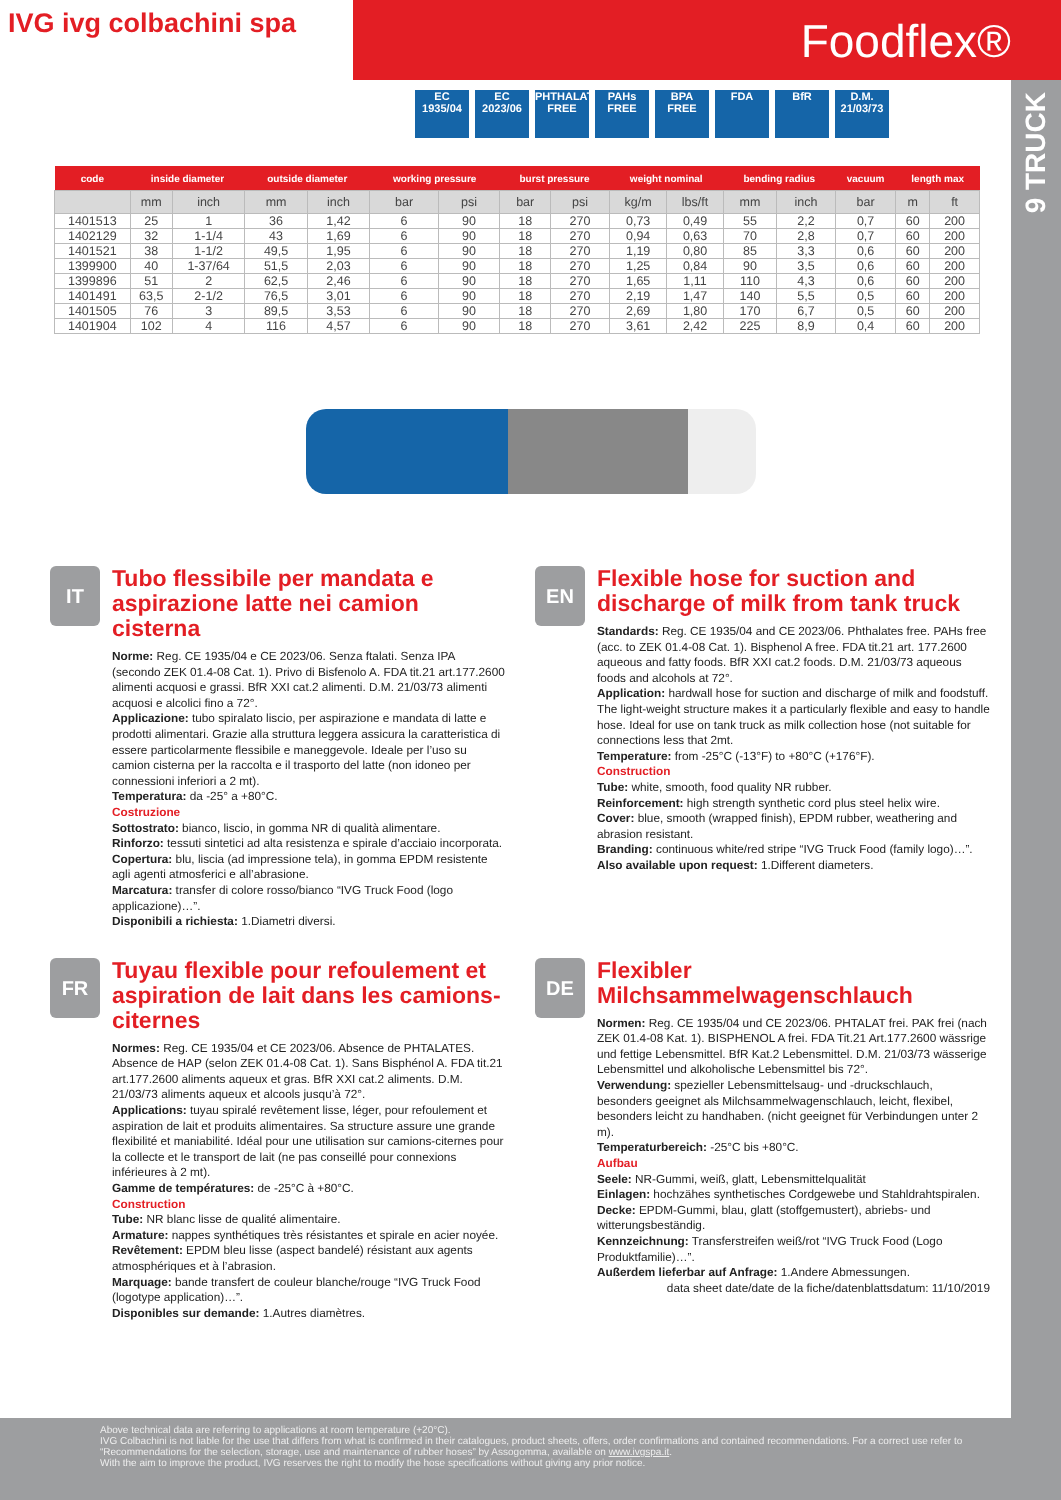IVG ivg colbachini spa
Foodflex®
9 TRUCK
EC 1935/04
EC 2023/06
PHTHALATES FREE
PAHs FREE
BPA FREE FDA BfR D.M. 21/03/73
| code | inside diameter | | outside diameter | | working pressure | | burst pressure | | weight nominal | | bending radius | | vacuum | length max | |
| --- | --- | --- | --- | --- | --- | --- | --- | --- | --- | --- | --- | --- | --- | --- | --- |
| | mm | inch | mm | inch | bar | psi | bar | psi | kg/m | lbs/ft | mm | inch | bar | m | ft |
| 1401513 | 25 | 1 | 36 | 1,42 | 6 | 90 | 18 | 270 | 0,73 | 0,49 | 55 | 2,2 | 0,7 | 60 | 200 |
| 1402129 | 32 | 1-1/4 | 43 | 1,69 | 6 | 90 | 18 | 270 | 0,94 | 0,63 | 70 | 2,8 | 0,7 | 60 | 200 |
| 1401521 | 38 | 1-1/2 | 49,5 | 1,95 | 6 | 90 | 18 | 270 | 1,19 | 0,80 | 85 | 3,3 | 0,6 | 60 | 200 |
| 1399900 | 40 | 1-37/64 | 51,5 | 2,03 | 6 | 90 | 18 | 270 | 1,25 | 0,84 | 90 | 3,5 | 0,6 | 60 | 200 |
| 1399896 | 51 | 2 | 62,5 | 2,46 | 6 | 90 | 18 | 270 | 1,65 | 1,11 | 110 | 4,3 | 0,6 | 60 | 200 |
| 1401491 | 63,5 | 2-1/2 | 76,5 | 3,01 | 6 | 90 | 18 | 270 | 2,19 | 1,47 | 140 | 5,5 | 0,5 | 60 | 200 |
| 1401505 | 76 | 3 | 89,5 | 3,53 | 6 | 90 | 18 | 270 | 2,69 | 1,80 | 170 | 6,7 | 0,5 | 60 | 200 |
| 1401904 | 102 | 4 | 116 | 4,57 | 6 | 90 | 18 | 270 | 3,61 | 2,42 | 225 | 8,9 | 0,4 | 60 | 200 |
IT
Tubo flessibile per mandata e aspirazione latte nei camion cisterna
Norme: Reg. CE 1935/04 e CE 2023/06. Senza ftalati. Senza IPA (secondo ZEK 01.4-08 Cat. 1). Privo di Bisfenolo A. FDA tit.21 art.177.2600 alimenti acquosi e grassi. BfR XXI cat.2 alimenti. D.M. 21/03/73 alimenti acquosi e alcolici fino a 72°.
Applicazione: tubo spiralato liscio, per aspirazione e mandata di latte e prodotti alimentari. Grazie alla struttura leggera assicura la caratteristica di essere particolarmente flessibile e maneggevole. Ideale per l’uso su camion cisterna per la raccolta e il trasporto del latte (non idoneo per connessioni inferiori a 2 mt).
Temperatura: da -25° a +80°C.
Costruzione
Sottostrato: bianco, liscio, in gomma NR di qualità alimentare.
Rinforzo: tessuti sintetici ad alta resistenza e spirale d’acciaio incorporata.
Copertura: blu, liscia (ad impressione tela), in gomma EPDM resistente agli agenti atmosferici e all’abrasione.
Marcatura: transfer di colore rosso/bianco “IVG Truck Food (logo applicazione)…”.
Disponibili a richiesta: 1.Diametri diversi.
EN
Flexible hose for suction and discharge of milk from tank truck
Standards: Reg. CE 1935/04 and CE 2023/06. Phthalates free. PAHs free (acc. to ZEK 01.4-08 Cat. 1). Bisphenol A free. FDA tit.21 art. 177.2600 aqueous and fatty foods. BfR XXI cat.2 foods. D.M. 21/03/73 aqueous foods and alcohols at 72°.
Application: hardwall hose for suction and discharge of milk and foodstuff. The light-weight structure makes it a particularly flexible and easy to handle hose. Ideal for use on tank truck as milk collection hose (not suitable for connections less that 2mt.
Temperature: from -25°C (-13°F) to +80°C (+176°F).
Construction
Tube: white, smooth, food quality NR rubber.
Reinforcement: high strength synthetic cord plus steel helix wire.
Cover: blue, smooth (wrapped finish), EPDM rubber, weathering and abrasion resistant.
Branding: continuous white/red stripe “IVG Truck Food (family logo)…”.
Also available upon request: 1.Different diameters.
FR
Tuyau flexible pour refoulement et aspiration de lait dans les camions-citernes
Normes: Reg. CE 1935/04 et CE 2023/06. Absence de PHTALATES. Absence de HAP (selon ZEK 01.4-08 Cat. 1). Sans Bisphénol A. FDA tit.21 art.177.2600 aliments aqueux et gras. BfR XXI cat.2 aliments. D.M. 21/03/73 aliments aqueux et alcools jusqu’à 72°.
Applications: tuyau spiralé revêtement lisse, léger, pour refoulement et aspiration de lait et produits alimentaires. Sa structure assure une grande flexibilité et maniabilité. Idéal pour une utilisation sur camions-citernes pour la collecte et le transport de lait (ne pas conseillé pour connexions inférieures à 2 mt).
Gamme de températures: de -25°C à +80°C.
Construction
Tube: NR blanc lisse de qualité alimentaire.
Armature: nappes synthétiques très résistantes et spirale en acier noyée.
Revêtement: EPDM bleu lisse (aspect bandelé) résistant aux agents atmosphériques et à l’abrasion.
Marquage: bande transfert de couleur blanche/rouge “IVG Truck Food (logotype application)…”.
Disponibles sur demande: 1.Autres diamètres.
DE
Flexibler Milchsammelwagenschlauch
Normen: Reg. CE 1935/04 und CE 2023/06. PHTALAT frei. PAK frei (nach ZEK 01.4-08 Kat. 1). BISPHENOL A frei. FDA Tit.21 Art.177.2600 wässrige und fettige Lebensmittel. BfR Kat.2 Lebensmittel. D.M. 21/03/73 wässerige Lebensmittel und alkoholische Lebensmittel bis 72°.
Verwendung: spezieller Lebensmittelsaug- und -druckschlauch, besonders geeignet als Milchsammelwagenschlauch, leicht, flexibel, besonders leicht zu handhaben. (nicht geeignet für Verbindungen unter 2 m).
Temperaturbereich: -25°C bis +80°C.
Aufbau
Seele: NR-Gummi, weiß, glatt, Lebensmittelqualität
Einlagen: hochzähes synthetisches Cordgewebe und Stahldrahtspiralen.
Decke: EPDM-Gummi, blau, glatt (stoffgemustert), abriebs- und witterungsbeständig.
Kennzeichnung: Transferstreifen weiß/rot “IVG Truck Food (Logo Produktfamilie)…”.
Außerdem lieferbar auf Anfrage: 1.Andere Abmessungen.
data sheet date/date de la fiche/datenblattsdatum: 11/10/2019
Above technical data are referring to applications at room temperature (+20°C).
IVG Colbachini is not liable for the use that differs from what is confirmed in their catalogues, product sheets, offers, order confirmations and contained recommendations. For a correct use refer to “Recommendations for the selection, storage, use and maintenance of rubber hoses” by Assogomma, available on www.ivgspa.it.
With the aim to improve the product, IVG reserves the right to modify the hose specifications without giving any prior notice.